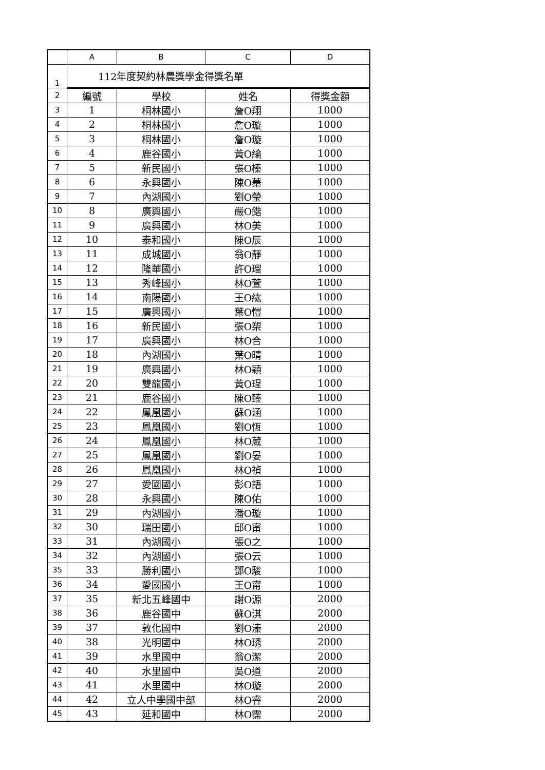| | A | B | C | D |
| --- | --- | --- | --- | --- |
| 1 | 112年度契約林農獎學金得獎名單 | | | |
| 2 | 編號 | 學校 | 姓名 | 得獎金額 |
| 3 | 1 | 桐林國小 | 詹O翔 | 1000 |
| 4 | 2 | 桐林國小 | 詹O璇 | 1000 |
| 5 | 3 | 桐林國小 | 詹O璇 | 1000 |
| 6 | 4 | 鹿谷國小 | 黃O綸 | 1000 |
| 7 | 5 | 新民國小 | 張O榛 | 1000 |
| 8 | 6 | 永興國小 | 陳O蓁 | 1000 |
| 9 | 7 | 內湖國小 | 劉O瑩 | 1000 |
| 10 | 8 | 廣興國小 | 嚴O鍇 | 1000 |
| 11 | 9 | 廣興國小 | 林O美 | 1000 |
| 12 | 10 | 泰和國小 | 陳O辰 | 1000 |
| 13 | 11 | 成城國小 | 翁O靜 | 1000 |
| 14 | 12 | 隆華國小 | 許O瑠 | 1000 |
| 15 | 13 | 秀峰國小 | 林O萱 | 1000 |
| 16 | 14 | 南陽國小 | 王O紘 | 1000 |
| 17 | 15 | 廣興國小 | 葉O愷 | 1000 |
| 18 | 16 | 新民國小 | 張O槊 | 1000 |
| 19 | 17 | 廣興國小 | 林O合 | 1000 |
| 20 | 18 | 內湖國小 | 葉O晴 | 1000 |
| 21 | 19 | 廣興國小 | 林O穎 | 1000 |
| 22 | 20 | 雙龍國小 | 黃O珵 | 1000 |
| 23 | 21 | 鹿谷國小 | 陳O臻 | 1000 |
| 24 | 22 | 鳳凰國小 | 蘇O涵 | 1000 |
| 25 | 23 | 鳳凰國小 | 劉O恆 | 1000 |
| 26 | 24 | 鳳凰國小 | 林O葳 | 1000 |
| 27 | 25 | 鳳凰國小 | 劉O晏 | 1000 |
| 28 | 26 | 鳳凰國小 | 林O禎 | 1000 |
| 29 | 27 | 愛國國小 | 彭O語 | 1000 |
| 30 | 28 | 永興國小 | 陳O佑 | 1000 |
| 31 | 29 | 內湖國小 | 潘O璇 | 1000 |
| 32 | 30 | 瑞田國小 | 邱O甯 | 1000 |
| 33 | 31 | 內湖國小 | 張O之 | 1000 |
| 34 | 32 | 內湖國小 | 張O云 | 1000 |
| 35 | 33 | 勝利國小 | 鄧O駿 | 1000 |
| 36 | 34 | 愛國國小 | 王O甯 | 1000 |
| 37 | 35 | 新北五峰國中 | 謝O源 | 2000 |
| 38 | 36 | 鹿谷國中 | 蘇O淇 | 2000 |
| 39 | 37 | 敦化國中 | 劉O溱 | 2000 |
| 40 | 38 | 光明國中 | 林O琇 | 2000 |
| 41 | 39 | 水里國中 | 翁O潔 | 2000 |
| 42 | 40 | 水里國中 | 吳O道 | 2000 |
| 43 | 41 | 水里國中 | 林O璇 | 2000 |
| 44 | 42 | 立人中學國中部 | 林O睿 | 2000 |
| 45 | 43 | 延和國中 | 林O霈 | 2000 |